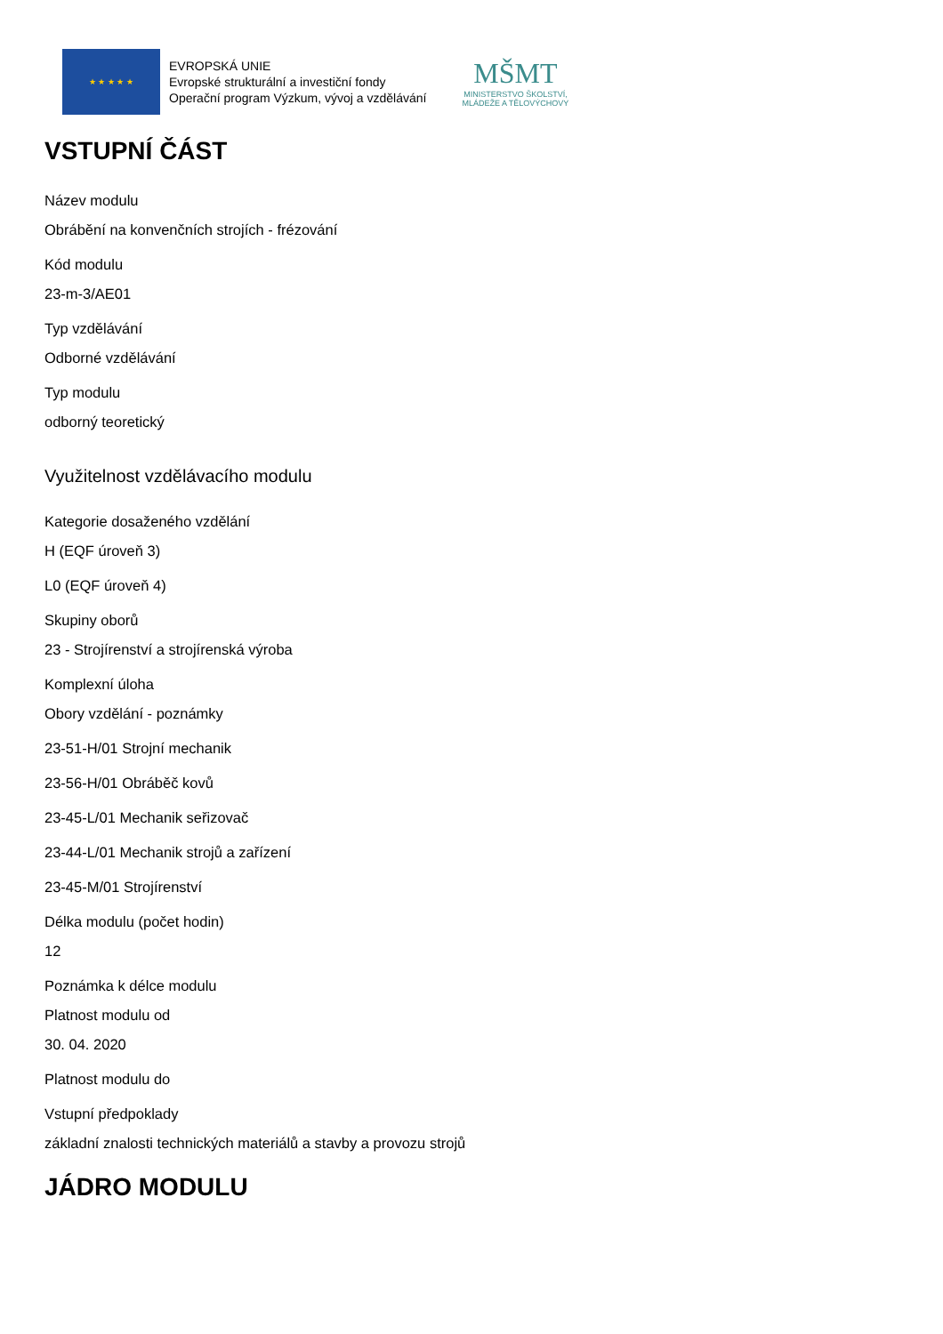★ ★ ★ ★ ★
EVROPSKÁ UNIE
Evropské strukturální a investiční fondy
Operační program Výzkum, vývoj a vzdělávání
MŠMT
MINISTERSTVO ŠKOLSTVÍ,
MLÁDEŽE A TĚLOVÝCHOVY
VSTUPNÍ ČÁST
Název modulu
Obrábění na konvenčních strojích - frézování
Kód modulu
23-m-3/AE01
Typ vzdělávání
Odborné vzdělávání
Typ modulu
odborný teoretický
Využitelnost vzdělávacího modulu
Kategorie dosaženého vzdělání
H (EQF úroveň 3)
L0 (EQF úroveň 4)
Skupiny oborů
23 - Strojírenství a strojírenská výroba
Komplexní úloha
Obory vzdělání - poznámky
23-51-H/01 Strojní mechanik
23-56-H/01 Obráběč kovů
23-45-L/01 Mechanik seřizovač
23-44-L/01 Mechanik strojů a zařízení
23-45-M/01 Strojírenství
Délka modulu (počet hodin)
12
Poznámka k délce modulu
Platnost modulu od
30. 04. 2020
Platnost modulu do
Vstupní předpoklady
základní znalosti technických materiálů a stavby a provozu strojů
JÁDRO MODULU